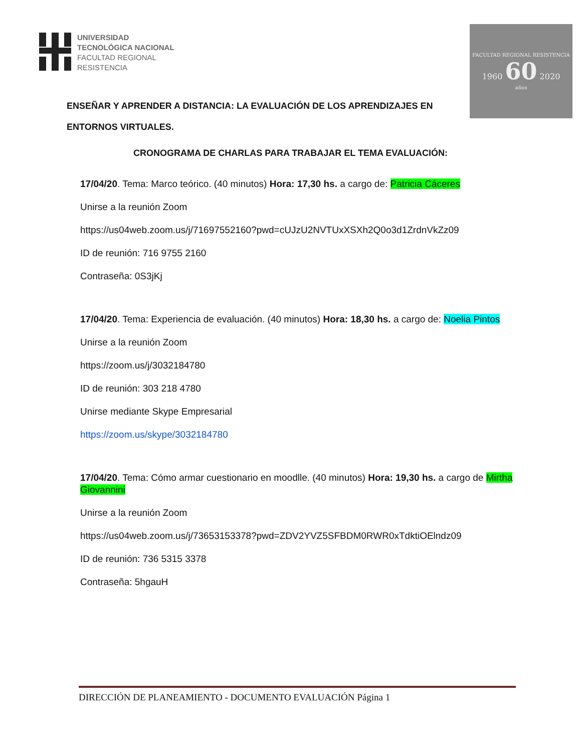UNIVERSIDAD
TECNOLÓGICA NACIONAL
FACULTAD REGIONAL
RESISTENCIA
FACULTAD REGIONAL RESISTENCIA
1960 60 2020
años
ENSEÑAR Y APRENDER A DISTANCIA: LA EVALUACIÓN DE LOS APRENDIZAJES EN ENTORNOS VIRTUALES.
CRONOGRAMA DE CHARLAS PARA TRABAJAR EL TEMA EVALUACIÓN:
17/04/20. Tema: Marco teórico. (40 minutos) Hora: 17,30 hs. a cargo de: Patricia Cáceres
Unirse a la reunión Zoom
https://us04web.zoom.us/j/71697552160?pwd=cUJzU2NVTUxXSXh2Q0o3d1ZrdnVkZz09
ID de reunión: 716 9755 2160
Contraseña: 0S3jKj
17/04/20. Tema: Experiencia de evaluación. (40 minutos) Hora: 18,30 hs. a cargo de: Noelia Pintos
Unirse a la reunión Zoom
https://zoom.us/j/3032184780
ID de reunión: 303 218 4780
Unirse mediante Skype Empresarial
https://zoom.us/skype/3032184780
17/04/20. Tema: Cómo armar cuestionario en moodlle. (40 minutos) Hora: 19,30 hs. a cargo de Mirtha Giovannini
Unirse a la reunión Zoom
https://us04web.zoom.us/j/73653153378?pwd=ZDV2YVZ5SFBDM0RWR0xTdktiOElndz09
ID de reunión: 736 5315 3378
Contraseña: 5hgauH
DIRECCIÓN DE PLANEAMIENTO - DOCUMENTO EVALUACIÓN Página 1